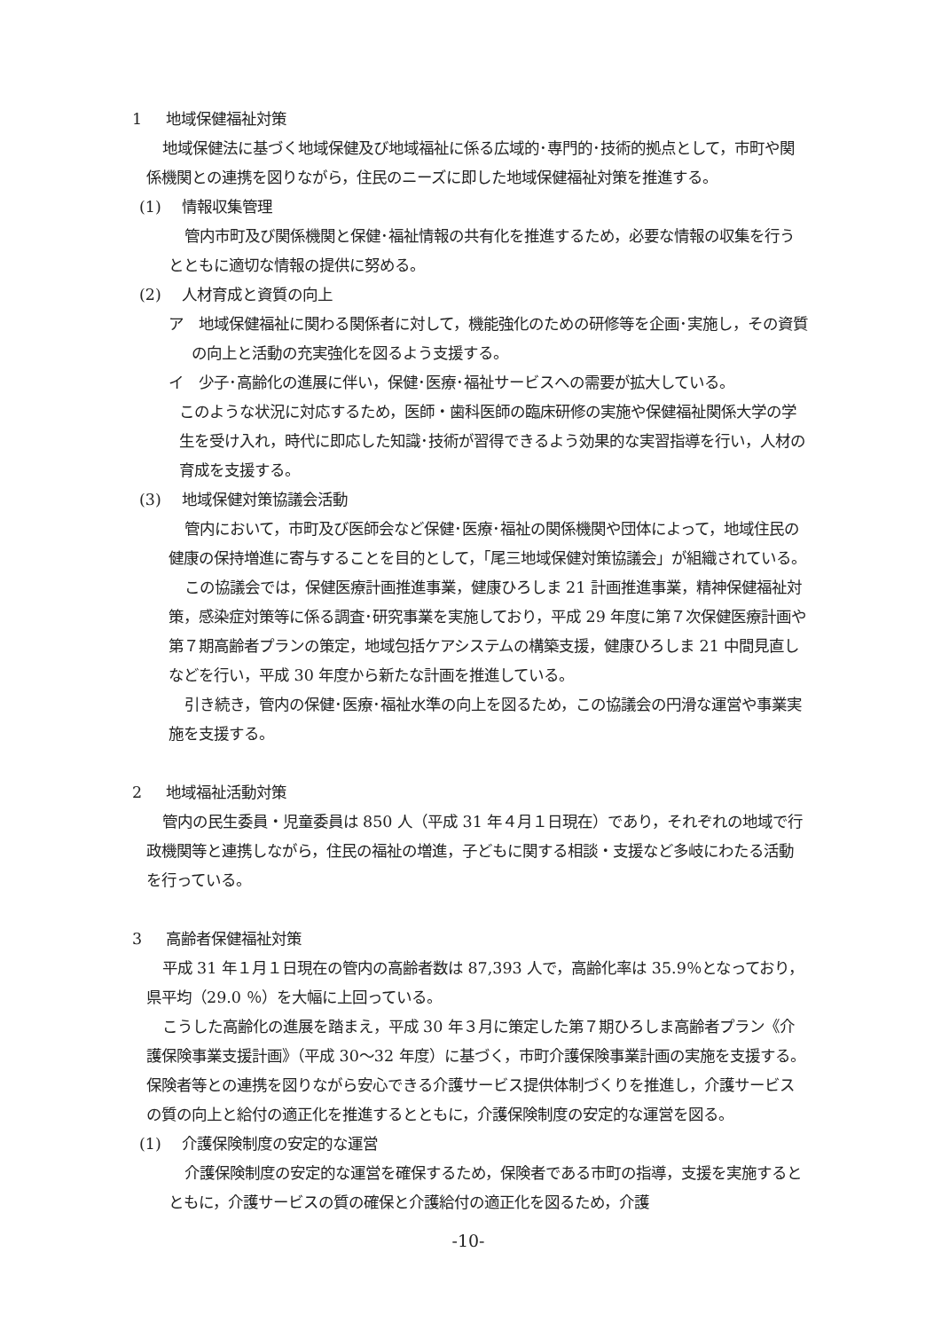1 地域保健福祉対策
地域保健法に基づく地域保健及び地域福祉に係る広域的･専門的･技術的拠点として，市町や関係機関との連携を図りながら，住民のニーズに即した地域保健福祉対策を推進する。
(1) 情報収集管理
管内市町及び関係機関と保健･福祉情報の共有化を推進するため，必要な情報の収集を行うとともに適切な情報の提供に努める。
(2) 人材育成と資質の向上
ア　地域保健福祉に関わる関係者に対して，機能強化のための研修等を企画･実施し，その資質の向上と活動の充実強化を図るよう支援する。
イ　少子･高齢化の進展に伴い，保健･医療･福祉サービスへの需要が拡大している。
このような状況に対応するため，医師・歯科医師の臨床研修の実施や保健福祉関係大学の学生を受け入れ，時代に即応した知識･技術が習得できるよう効果的な実習指導を行い，人材の育成を支援する。
(3) 地域保健対策協議会活動
管内において，市町及び医師会など保健･医療･福祉の関係機関や団体によって，地域住民の健康の保持増進に寄与することを目的として，「尾三地域保健対策協議会」が組織されている。
この協議会では，保健医療計画推進事業，健康ひろしま 21 計画推進事業，精神保健福祉対策，感染症対策等に係る調査･研究事業を実施しており，平成 29 年度に第７次保健医療計画や第７期高齢者プランの策定，地域包括ケアシステムの構築支援，健康ひろしま 21 中間見直しなどを行い，平成 30 年度から新たな計画を推進している。
引き続き，管内の保健･医療･福祉水準の向上を図るため，この協議会の円滑な運営や事業実施を支援する。
2 地域福祉活動対策
管内の民生委員・児童委員は 850 人（平成 31 年４月１日現在）であり，それぞれの地域で行政機関等と連携しながら，住民の福祉の増進，子どもに関する相談・支援など多岐にわたる活動を行っている。
3 高齢者保健福祉対策
平成 31 年１月１日現在の管内の高齢者数は 87,393 人で，高齢化率は 35.9％となっており，県平均（29.0 ％）を大幅に上回っている。
こうした高齢化の進展を踏まえ，平成 30 年３月に策定した第７期ひろしま高齢者プラン《介護保険事業支援計画》（平成 30～32 年度）に基づく，市町介護保険事業計画の実施を支援する。保険者等との連携を図りながら安心できる介護サービス提供体制づくりを推進し，介護サービスの質の向上と給付の適正化を推進するとともに，介護保険制度の安定的な運営を図る。
(1) 介護保険制度の安定的な運営
介護保険制度の安定的な運営を確保するため，保険者である市町の指導，支援を実施するとともに，介護サービスの質の確保と介護給付の適正化を図るため，介護
-10-